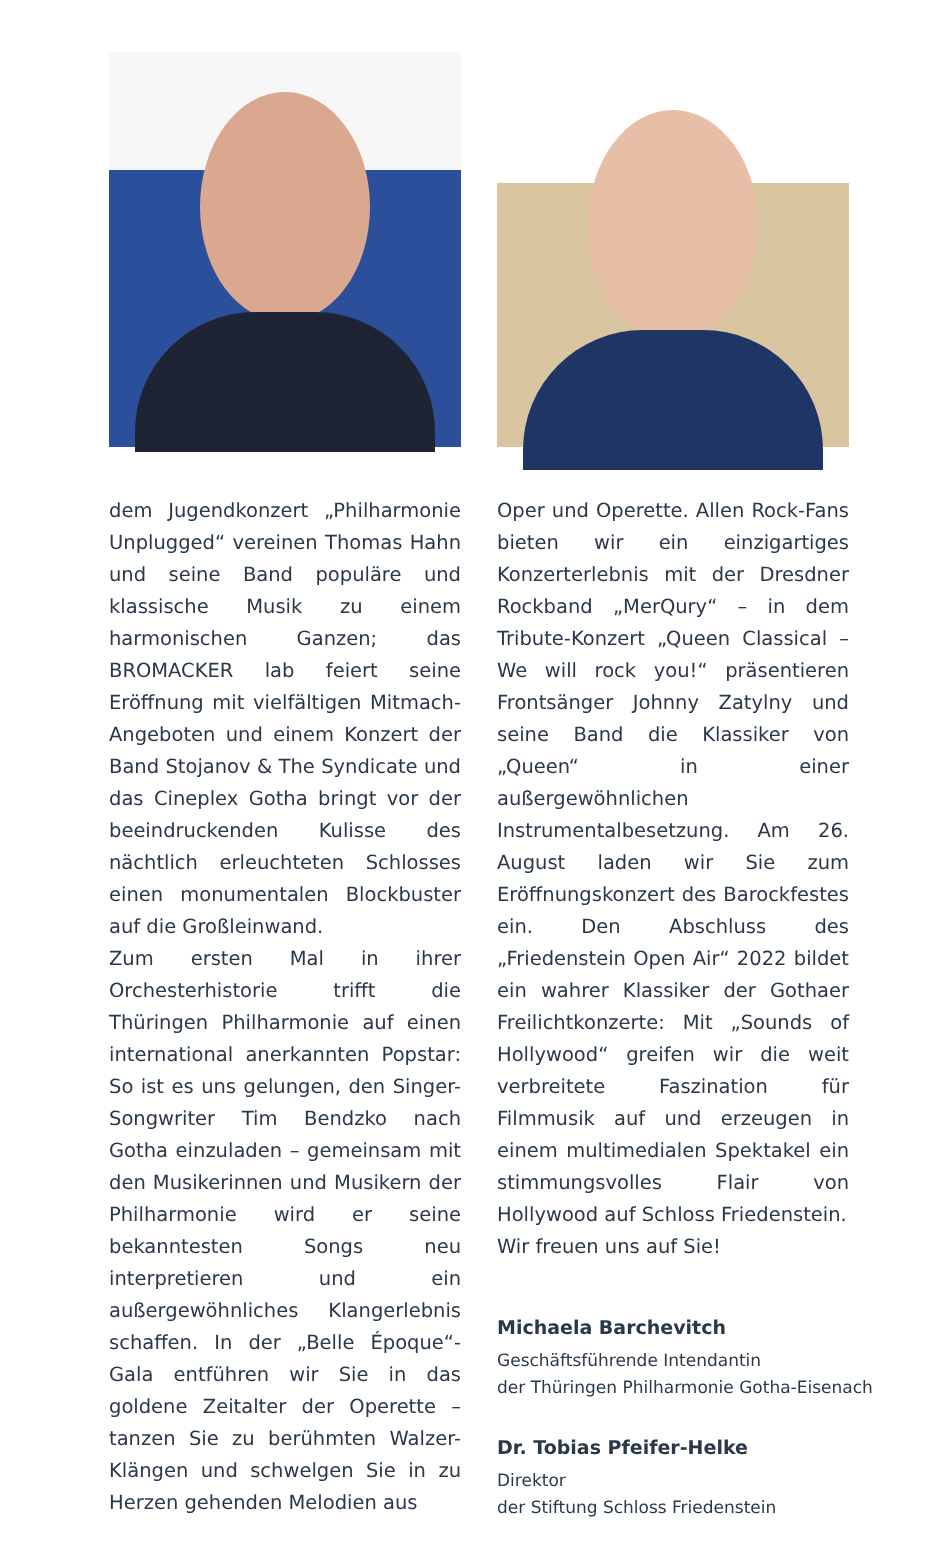dem Jugendkonzert „Philharmonie Unplugged“ vereinen Thomas Hahn und seine Band populäre und klassische Musik zu einem harmonischen Ganzen; das BROMACKER lab feiert seine Eröffnung mit vielfältigen Mitmach-Angeboten und einem Konzert der Band Stojanov & The Syndicate und das Cineplex Gotha bringt vor der beeindruckenden Kulisse des nächtlich erleuchteten Schlosses einen monumentalen Blockbuster auf die Großleinwand.
Zum ersten Mal in ihrer Orchesterhistorie trifft die Thüringen Philharmonie auf einen international anerkannten Popstar: So ist es uns gelungen, den Singer-Songwriter Tim Bendzko nach Gotha einzuladen – gemeinsam mit den Musikerinnen und Musikern der Philharmonie wird er seine bekanntesten Songs neu interpretieren und ein außergewöhnliches Klangerlebnis schaffen. In der „Belle Époque“-Gala entführen wir Sie in das goldene Zeitalter der Operette – tanzen Sie zu berühmten Walzer-Klängen und schwelgen Sie in zu Herzen gehenden Melodien aus
Oper und Operette. Allen Rock-Fans bieten wir ein einzigartiges Konzerterlebnis mit der Dresdner Rockband „MerQury“ – in dem Tribute-Konzert „Queen Classical – We will rock you!“ präsentieren Frontsänger Johnny Zatylny und seine Band die Klassiker von „Queen“ in einer außergewöhnlichen Instrumentalbesetzung. Am 26. August laden wir Sie zum Eröffnungskonzert des Barockfestes ein. Den Abschluss des „Friedenstein Open Air“ 2022 bildet ein wahrer Klassiker der Gothaer Freilichtkonzerte: Mit „Sounds of Hollywood“ greifen wir die weit verbreitete Faszination für Filmmusik auf und erzeugen in einem multimedialen Spektakel ein stimmungsvolles Flair von Hollywood auf Schloss Friedenstein.
Wir freuen uns auf Sie!
Michaela Barchevitch
Geschäftsführende Intendantin
der Thüringen Philharmonie Gotha-Eisenach
Dr. Tobias Pfeifer-Helke
Direktor
der Stiftung Schloss Friedenstein